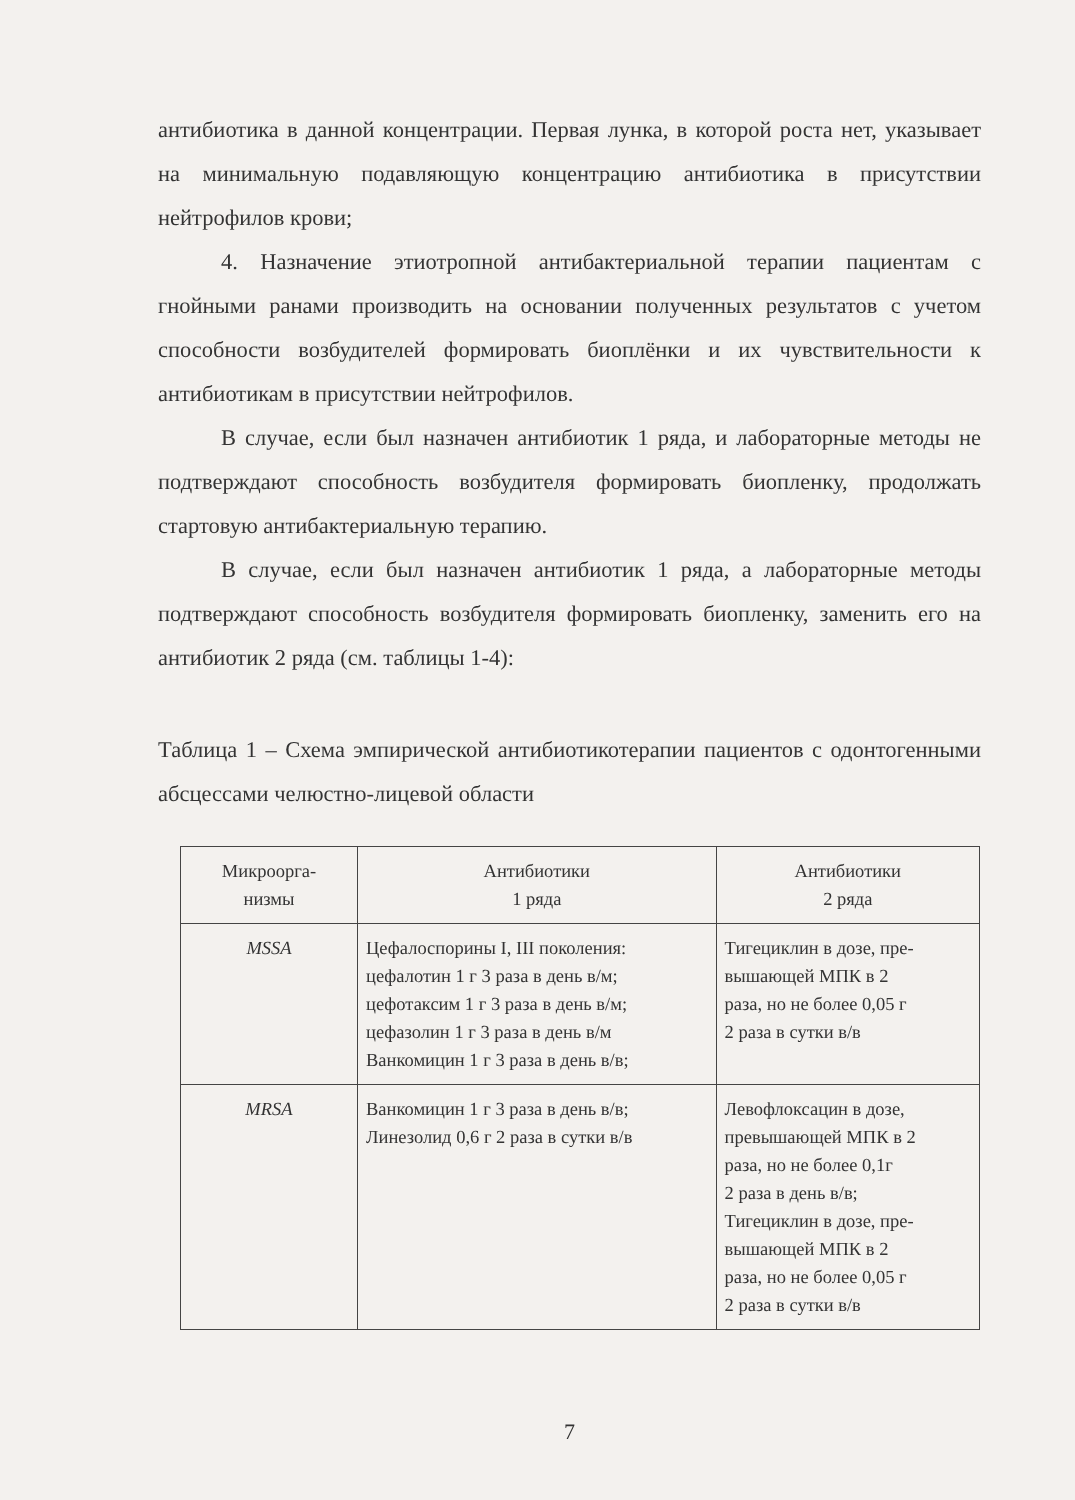антибиотика в данной концентрации. Первая лунка, в которой роста нет, указывает на минимальную подавляющую концентрацию антибиотика в присутствии нейтрофилов крови;
4. Назначение этиотропной антибактериальной терапии пациентам с гнойными ранами производить на основании полученных результатов с учетом способности возбудителей формировать биоплёнки и их чувствительности к антибиотикам в присутствии нейтрофилов.
В случае, если был назначен антибиотик 1 ряда, и лабораторные методы не подтверждают способность возбудителя формировать биопленку, продолжать стартовую антибактериальную терапию.
В случае, если был назначен антибиотик 1 ряда, а лабораторные методы подтверждают способность возбудителя формировать биопленку, заменить его на антибиотик 2 ряда (см. таблицы 1-4):
Таблица 1 – Схема эмпирической антибиотикотерапии пациентов с одонтогенными абсцессами челюстно-лицевой области
| Микроорга- низмы | Антибиотики 1 ряда | Антибиотики 2 ряда |
| --- | --- | --- |
| MSSA | Цефалоспорины I, III поколения: цефалотин 1 г 3 раза в день в/м; цефотаксим 1 г 3 раза в день в/м; цефазолин 1 г 3 раза в день в/м Ванкомицин 1 г 3 раза в день в/в; | Тигециклин в дозе, пре- вышающей МПК в 2 раза, но не более 0,05 г 2 раза в сутки в/в |
| MRSA | Ванкомицин 1 г 3 раза в день в/в; Линезолид 0,6 г 2 раза в сутки в/в | Левофлоксацин в дозе, превышающей МПК в 2 раза, но не более 0,1г 2 раза в день в/в; Тигециклин в дозе, пре- вышающей МПК в 2 раза, но не более 0,05 г 2 раза в сутки в/в |
7